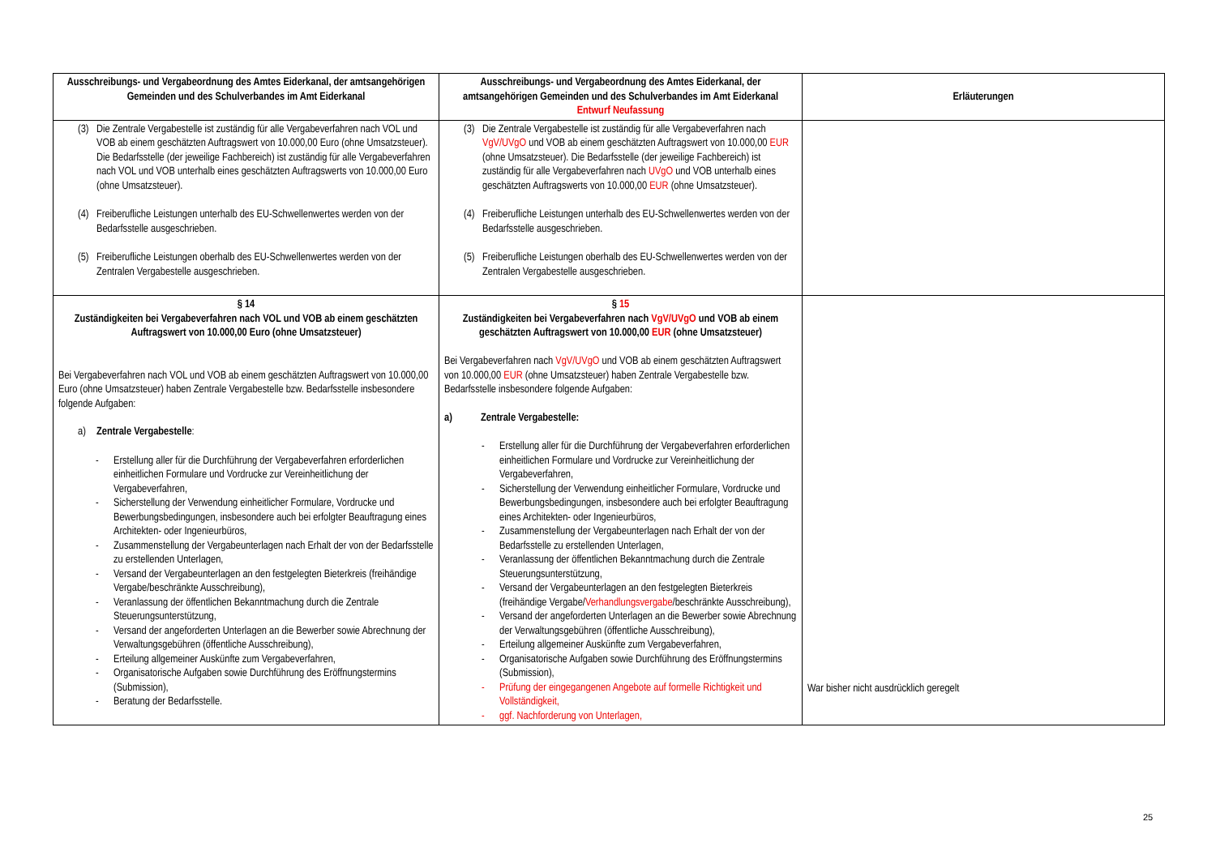| Ausschreibungs- und Vergabeordnung des Amtes Eiderkanal, der amtsangehörigen Gemeinden und des Schulverbandes im Amt Eiderkanal | Ausschreibungs- und Vergabeordnung des Amtes Eiderkanal, der amtsangehörigen Gemeinden und des Schulverbandes im Amt Eiderkanal Entwurf Neufassung | Erläuterungen |
| --- | --- | --- |
| (3) Die Zentrale Vergabestelle ist zuständig für alle Vergabeverfahren nach VOL und VOB ab einem geschätzten Auftragswert von 10.000,00 Euro (ohne Umsatzsteuer). Die Bedarfsstelle (der jeweilige Fachbereich) ist zuständig für alle Vergabeverfahren nach VOL und VOB unterhalb eines geschätzten Auftragswerts von 10.000,00 Euro (ohne Umsatzsteuer). (4) Freiberufliche Leistungen unterhalb des EU-Schwellenwertes werden von der Bedarfsstelle ausgeschrieben. (5) Freiberufliche Leistungen oberhalb des EU-Schwellenwertes werden von der Zentralen Vergabestelle ausgeschrieben. | (3) Die Zentrale Vergabestelle ist zuständig für alle Vergabeverfahren nach VgV/UVgO und VOB ab einem geschätzten Auftragswert von 10.000,00 EUR (ohne Umsatzsteuer). Die Bedarfsstelle (der jeweilige Fachbereich) ist zuständig für alle Vergabeverfahren nach UVgO und VOB unterhalb eines geschätzten Auftragswerts von 10.000,00 EUR (ohne Umsatzsteuer). (4) Freiberufliche Leistungen unterhalb des EU-Schwellenwertes werden von der Bedarfsstelle ausgeschrieben. (5) Freiberufliche Leistungen oberhalb des EU-Schwellenwertes werden von der Zentralen Vergabestelle ausgeschrieben. | |
| § 14 Zuständigkeiten bei Vergabeverfahren nach VOL und VOB ab einem geschätzten Auftragswert von 10.000,00 Euro (ohne Umsatzsteuer) Bei Vergabeverfahren nach VOL und VOB ab einem geschätzten Auftragswert von 10.000,00 Euro (ohne Umsatzsteuer) haben Zentrale Vergabestelle bzw. Bedarfsstelle insbesondere folgende Aufgaben: a) Zentrale Vergabestelle : - Erstellung aller für die Durchführung der Vergabeverfahren erforderlichen einheitlichen Formulare und Vordrucke zur Vereinheitlichung der Vergabeverfahren, - Sicherstellung der Verwendung einheitlicher Formulare, Vordrucke und Bewerbungsbedingungen, insbesondere auch bei erfolgter Beauftragung eines Architekten- oder Ingenieurbüros, - Zusammenstellung der Vergabeunterlagen nach Erhalt der von der Bedarfsstelle zu erstellenden Unterlagen, - Versand der Vergabeunterlagen an den festgelegten Bieterkreis (freihändige Vergabe/beschränkte Ausschreibung), - Veranlassung der öffentlichen Bekanntmachung durch die Zentrale Steuerungsunterstützung, - Versand der angeforderten Unterlagen an die Bewerber sowie Abrechnung der Verwaltungsgebühren (öffentliche Ausschreibung), - Erteilung allgemeiner Auskünfte zum Vergabeverfahren, - Organisatorische Aufgaben sowie Durchführung des Eröffnungstermins (Submission), - Beratung der Bedarfsstelle. | § 15 Zuständigkeiten bei Vergabeverfahren nach VgV/UVgO und VOB ab einem geschätzten Auftragswert von 10.000,00 EUR (ohne Umsatzsteuer) Bei Vergabeverfahren nach VgV/UVgO und VOB ab einem geschätzten Auftragswert von 10.000,00 EUR (ohne Umsatzsteuer) haben Zentrale Vergabestelle bzw. Bedarfsstelle insbesondere folgende Aufgaben: a) Zentrale Vergabestelle: - Erstellung aller für die Durchführung der Vergabeverfahren erforderlichen einheitlichen Formulare und Vordrucke zur Vereinheitlichung der Vergabeverfahren, - Sicherstellung der Verwendung einheitlicher Formulare, Vordrucke und Bewerbungsbedingungen, insbesondere auch bei erfolgter Beauftragung eines Architekten- oder Ingenieurbüros, - Zusammenstellung der Vergabeunterlagen nach Erhalt der von der Bedarfsstelle zu erstellenden Unterlagen, - Veranlassung der öffentlichen Bekanntmachung durch die Zentrale Steuerungsunterstützung, - Versand der Vergabeunterlagen an den festgelegten Bieterkreis (freihändige Vergabe/ Verhandlungsvergabe /beschränkte Ausschreibung), - Versand der angeforderten Unterlagen an die Bewerber sowie Abrechnung der Verwaltungsgebühren (öffentliche Ausschreibung), - Erteilung allgemeiner Auskünfte zum Vergabeverfahren, - Organisatorische Aufgaben sowie Durchführung des Eröffnungstermins (Submission), - Prüfung der eingegangenen Angebote auf formelle Richtigkeit und Vollständigkeit, - ggf. Nachforderung von Unterlagen, | War bisher nicht ausdrücklich geregelt |
25